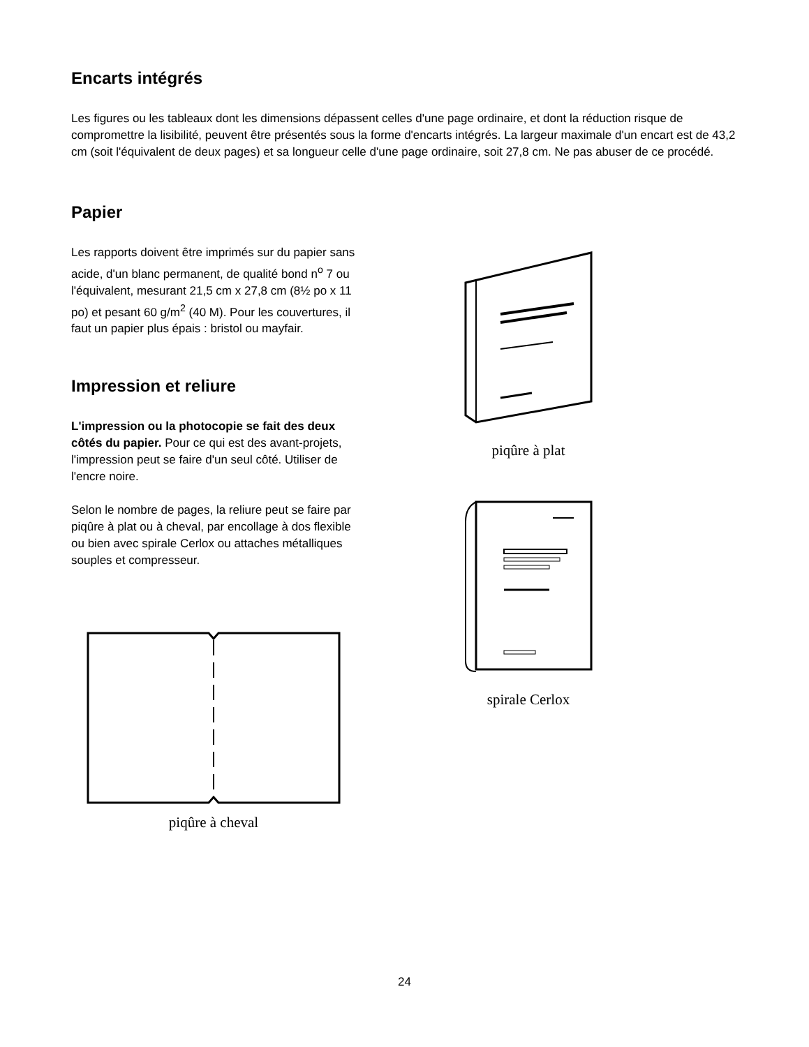Encarts intégrés
Les figures ou les tableaux dont les dimensions dépassent celles d'une page ordinaire, et dont la réduction risque de compromettre la lisibilité, peuvent être présentés sous la forme d'encarts intégrés. La largeur maximale d'un encart est de 43,2 cm (soit l'équivalent de deux pages) et sa longueur celle d'une page ordinaire, soit 27,8 cm. Ne pas abuser de ce procédé.
Papier
Les rapports doivent être imprimés sur du papier sans acide, d'un blanc permanent, de qualité bond n<sup>o</sup> 7 ou l'équivalent, mesurant 21,5 cm x 27,8 cm (8½ po x 11 po) et pesant 60 g/m<sup>2</sup> (40 M). Pour les couvertures, il faut un papier plus épais : bristol ou mayfair.
Impression et reliure
L'impression ou la photocopie se fait des deux côtés du papier. Pour ce qui est des avant-projets, l'impression peut se faire d'un seul côté. Utiliser de l'encre noire.
Selon le nombre de pages, la reliure peut se faire par piqûre à plat ou à cheval, par encollage à dos flexible ou bien avec spirale Cerlox ou attaches métalliques souples et compresseur.
piqûre à cheval
piqûre à plat
spirale Cerlox
24